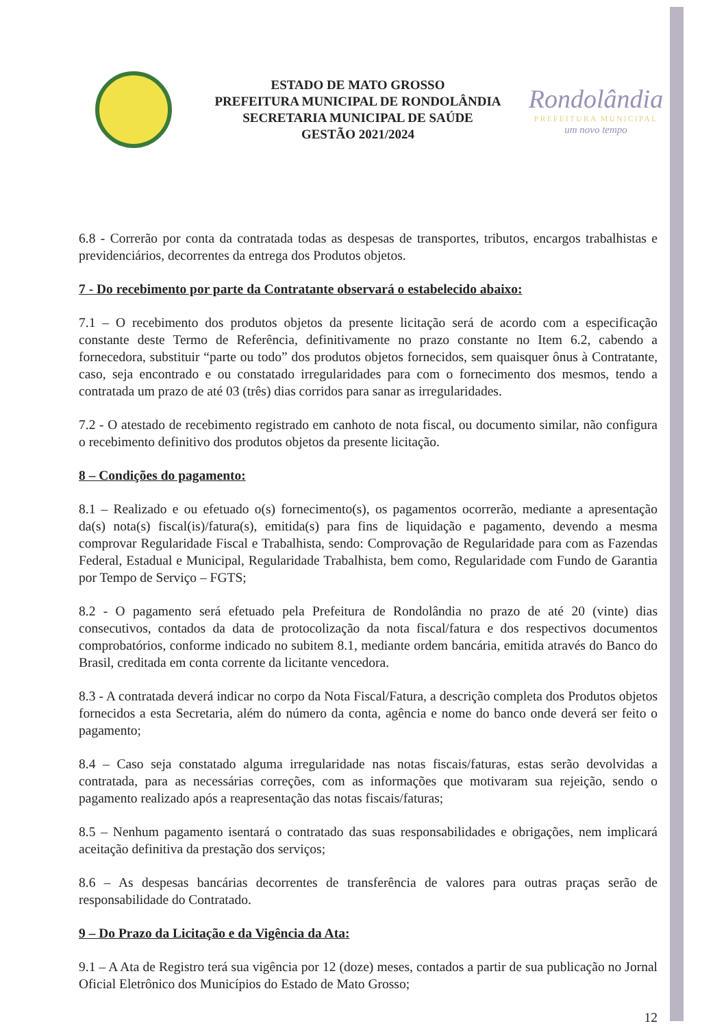ESTADO DE MATO GROSSO
PREFEITURA MUNICIPAL DE RONDOLÂNDIA
SECRETARIA MUNICIPAL DE SAÚDE
GESTÃO 2021/2024
Rondolândia
PREFEITURA MUNICIPAL
um novo tempo
6.8 - Correrão por conta da contratada todas as despesas de transportes, tributos, encargos trabalhistas e previdenciários, decorrentes da entrega dos Produtos objetos.
7 - Do recebimento por parte da Contratante observará o estabelecido abaixo:
7.1 – O recebimento dos produtos objetos da presente licitação será de acordo com a especificação constante deste Termo de Referência, definitivamente no prazo constante no Item 6.2, cabendo a fornecedora, substituir “parte ou todo” dos produtos objetos fornecidos, sem quaisquer ônus à Contratante, caso, seja encontrado e ou constatado irregularidades para com o fornecimento dos mesmos, tendo a contratada um prazo de até 03 (três) dias corridos para sanar as irregularidades.
7.2 - O atestado de recebimento registrado em canhoto de nota fiscal, ou documento similar, não configura o recebimento definitivo dos produtos objetos da presente licitação.
8 – Condições do pagamento:
8.1 – Realizado e ou efetuado o(s) fornecimento(s), os pagamentos ocorrerão, mediante a apresentação da(s) nota(s) fiscal(is)/fatura(s), emitida(s) para fins de liquidação e pagamento, devendo a mesma comprovar Regularidade Fiscal e Trabalhista, sendo: Comprovação de Regularidade para com as Fazendas Federal, Estadual e Municipal, Regularidade Trabalhista, bem como, Regularidade com Fundo de Garantia por Tempo de Serviço – FGTS;
8.2 - O pagamento será efetuado pela Prefeitura de Rondolândia no prazo de até 20 (vinte) dias consecutivos, contados da data de protocolização da nota fiscal/fatura e dos respectivos documentos comprobatórios, conforme indicado no subitem 8.1, mediante ordem bancária, emitida através do Banco do Brasil, creditada em conta corrente da licitante vencedora.
8.3 - A contratada deverá indicar no corpo da Nota Fiscal/Fatura, a descrição completa dos Produtos objetos fornecidos a esta Secretaria, além do número da conta, agência e nome do banco onde deverá ser feito o pagamento;
8.4 – Caso seja constatado alguma irregularidade nas notas fiscais/faturas, estas serão devolvidas a contratada, para as necessárias correções, com as informações que motivaram sua rejeição, sendo o pagamento realizado após a reapresentação das notas fiscais/faturas;
8.5 – Nenhum pagamento isentará o contratado das suas responsabilidades e obrigações, nem implicará aceitação definitiva da prestação dos serviços;
8.6 – As despesas bancárias decorrentes de transferência de valores para outras praças serão de responsabilidade do Contratado.
9 – Do Prazo da Licitação e da Vigência da Ata:
9.1 – A Ata de Registro terá sua vigência por 12 (doze) meses, contados a partir de sua publicação no Jornal Oficial Eletrônico dos Municípios do Estado de Mato Grosso;
12